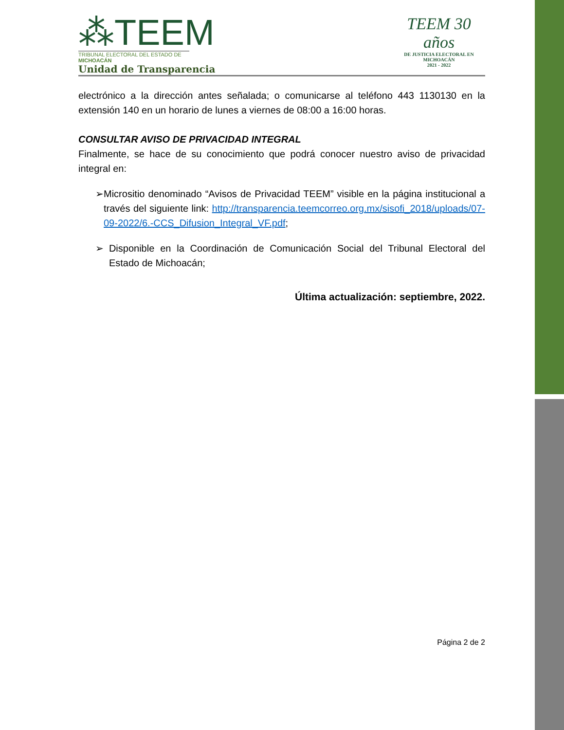⁂TEEM
TRIBUNAL ELECTORAL DEL ESTADO DE MICHOACÁN
Unidad de Transparencia
TEEM 30 años
DE JUSTICIA ELECTORAL EN MICHOACÁN
2021 - 2022
electrónico a la dirección antes señalada; o comunicarse al teléfono 443 1130130 en la extensión 140 en un horario de lunes a viernes de 08:00 a 16:00 horas.
CONSULTAR AVISO DE PRIVACIDAD INTEGRAL
Finalmente, se hace de su conocimiento que podrá conocer nuestro aviso de privacidad integral en:
➢ Micrositio denominado “Avisos de Privacidad TEEM” visible en la página institucional a través del siguiente link: http://transparencia.teemcorreo.org.mx/sisofi_2018/uploads/07-09-2022/6.-CCS_Difusion_Integral_VF.pdf;
➢ Disponible en la Coordinación de Comunicación Social del Tribunal Electoral del Estado de Michoacán;
Última actualización: septiembre, 2022.
Página 2 de 2